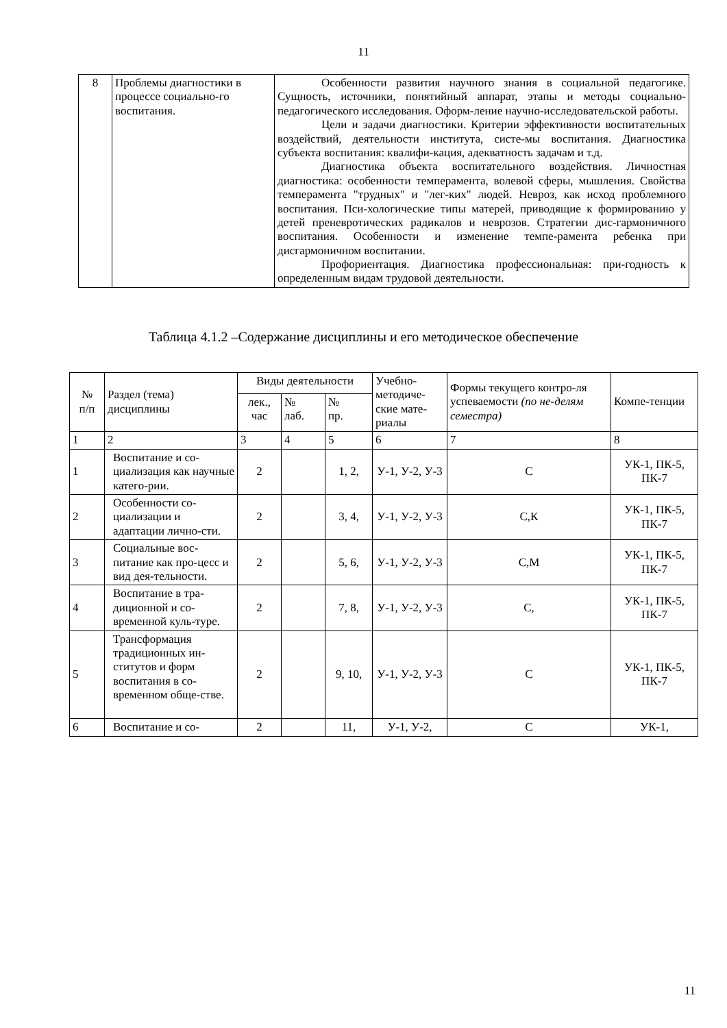11
| 8 | Проблемы диагностики в процессе социально-го воспитания. | Особенности развития научного знания в социальной педагогике. Сущность, источники, понятийный аппарат, этапы и методы социально-педагогического исследования. Оформ-ление научно-исследовательской работы. Цели и задачи диагностики. Критерии эффективности воспитательных воздействий, деятельности института, систе-мы воспитания. Диагностика субъекта воспитания: квалифи-кация, адекватность задачам и т.д. Диагностика объекта воспитательного воздействия. Личностная диагностика: особенности темперамента, волевой сферы, мышления. Свойства темперамента "трудных" и "лег-ких" людей. Невроз, как исход проблемного воспитания. Пси-хологические типы матерей, приводящие к формированию у детей преневротических радикалов и неврозов. Стратегии дис-гармоничного воспитания. Особенности и изменение темпе-рамента ребенка при дисгармоничном воспитании. Профориентация. Диагностика профессиональная: при-годность к определенным видам трудовой деятельности. |
Таблица 4.1.2 –Содержание дисциплины и его методическое обеспечение
| № п/п | Раздел (тема) дисциплины | Виды деятельности | | | Учебно-методиче-ские мате-риалы | Формы текущего контро-ля успеваемости (по не-делям семестра) | Компе-тенции |
| --- | --- | --- | --- | --- | --- | --- | --- |
| | | лек., час | № лаб. | № пр. | | | |
| 1 | 2 | 3 | 4 | 5 | 6 | 7 | 8 |
| 1 | Воспитание и со-циализация как научные катего-рии. | 2 | | 1, 2, | У-1, У-2, У-3 | С | УК-1, ПК-5, ПК-7 |
| 2 | Особенности со-циализации и адаптации лично-сти. | 2 | | 3, 4, | У-1, У-2, У-3 | С,К | УК-1, ПК-5, ПК-7 |
| 3 | Социальные вос-питание как про-цесс и вид дея-тельности. | 2 | | 5, 6, | У-1, У-2, У-3 | С,М | УК-1, ПК-5, ПК-7 |
| 4 | Воспитание в тра-диционной и со-временной куль-туре. | 2 | | 7, 8, | У-1, У-2, У-3 | С, | УК-1, ПК-5, ПК-7 |
| 5 | Трансформация традиционных ин-ститутов и форм воспитания в со-временном обще-стве. | 2 | | 9, 10, | У-1, У-2, У-3 | С | УК-1, ПК-5, ПК-7 |
| 6 | Воспитание и со- | 2 | | 11, | У-1, У-2, | С | УК-1, |
11